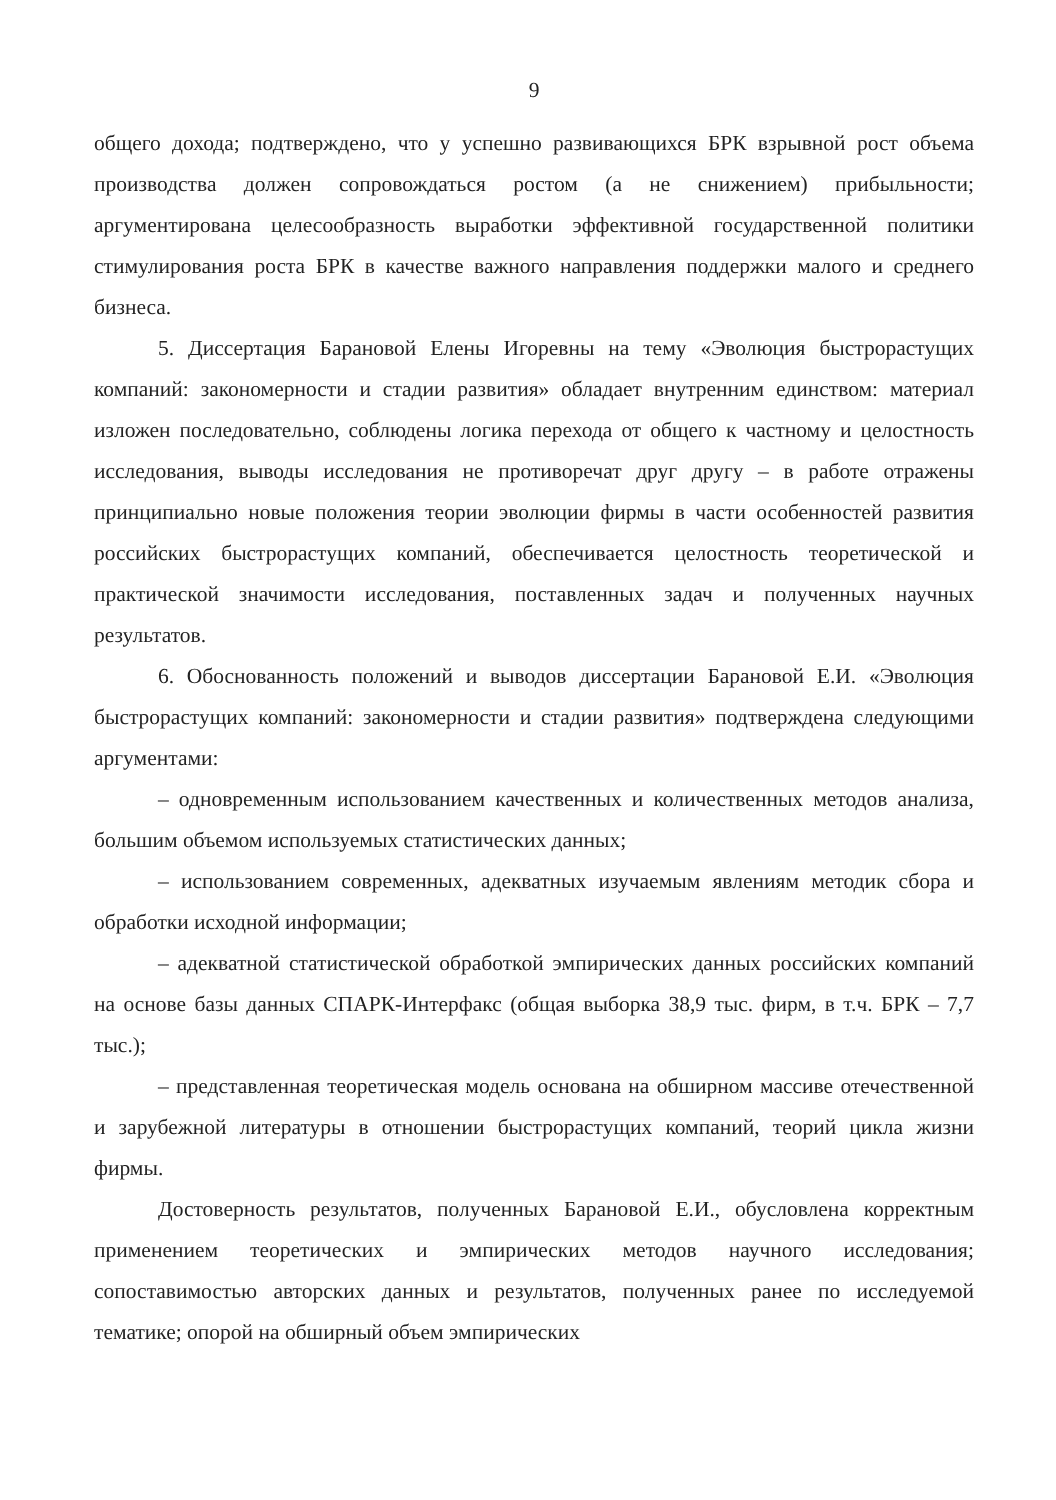9
общего дохода; подтверждено, что у успешно развивающихся БРК взрывной рост объема производства должен сопровождаться ростом (а не снижением) прибыльности; аргументирована целесообразность выработки эффективной государственной политики стимулирования роста БРК в качестве важного направления поддержки малого и среднего бизнеса.
5. Диссертация Барановой Елены Игоревны на тему «Эволюция быстрорастущих компаний: закономерности и стадии развития» обладает внутренним единством: материал изложен последовательно, соблюдены логика перехода от общего к частному и целостность исследования, выводы исследования не противоречат друг другу – в работе отражены принципиально новые положения теории эволюции фирмы в части особенностей развития российских быстрорастущих компаний, обеспечивается целостность теоретической и практической значимости исследования, поставленных задач и полученных научных результатов.
6. Обоснованность положений и выводов диссертации Барановой Е.И. «Эволюция быстрорастущих компаний: закономерности и стадии развития» подтверждена следующими аргументами:
– одновременным использованием качественных и количественных методов анализа, большим объемом используемых статистических данных;
– использованием современных, адекватных изучаемым явлениям методик сбора и обработки исходной информации;
– адекватной статистической обработкой эмпирических данных российских компаний на основе базы данных СПАРК-Интерфакс (общая выборка 38,9 тыс. фирм, в т.ч. БРК – 7,7 тыс.);
– представленная теоретическая модель основана на обширном массиве отечественной и зарубежной литературы в отношении быстрорастущих компаний, теорий цикла жизни фирмы.
Достоверность результатов, полученных Барановой Е.И., обусловлена корректным применением теоретических и эмпирических методов научного исследования; сопоставимостью авторских данных и результатов, полученных ранее по исследуемой тематике; опорой на обширный объем эмпирических